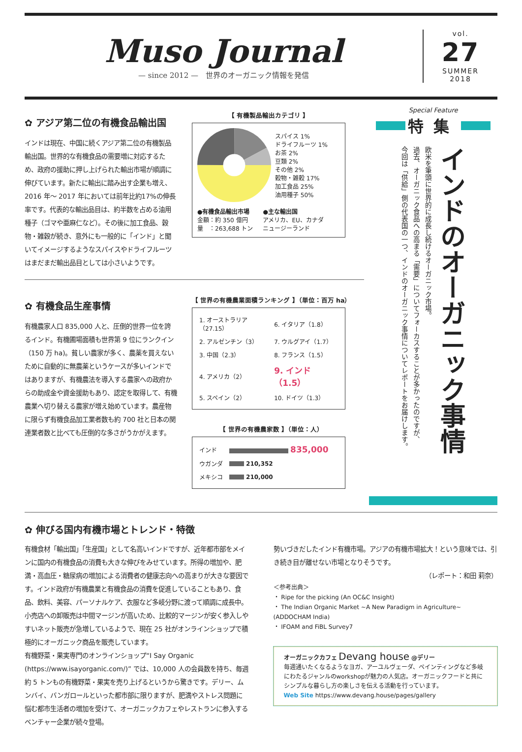Muso Journal
— since 2012 —　世界のオーガニック情報を発信
vol.
27
SUMMER
2018
✿ アジア第二位の有機食品輸出国
インドは現在、中国に続くアジア第二位の有機製品輸出国。世界的な有機食品の需要増に対応するため、政府の援助に押し上げられた輸出市場が順調に伸びています。新たに輸出に踏み出す企業も増え、2016 年〜 2017 年においては前年比約17%の伸長率です。代表的な輸出品目は、約半数を占める油用種子（ゴマや亜麻仁など）。その後に加工食品、穀物・雑穀が続き、意外にも一般的に「インド」と聞いてイメージするようなスパイスやドライフルーツはまだまだ輸出品目としては小さいようです。
【 有機製品輸出カテゴリ 】
スパイス 1%
ドライフルーツ 1%
お茶 2%
豆類 2%
その他 2%
穀物・雑穀 17%
加工食品 25%
油用種子 50%
●有機食品輸出市場
金額：約 350 億円
量　：263,688 トン
●主な輸出国
アメリカ、EU、カナダ
ニュージーランド
✿ 有機食品生産事情
有機農家人口 835,000 人と、圧倒的世界一位を誇るインド。有機圃場面積も世界第 9 位にランクイン（150 万 ha)。貧しい農家が多く、農薬を買えないために自動的に無農薬というケースが多いインドではありますが、有機農法を導入する農家への政府からの助成金や資金援助もあり、認定を取得して、有機農業へ切り替える農家が増え始めています。農産物に限らず有機食品加工業者数も約 700 社と日本の関連業者数と比べても圧倒的な多さがうかがえます。
【 世界の有機農業面積ランキング 】（単位：百万 ha）
| 1. オーストラリア（27.15） | 6. イタリア（1.8） |
| 2. アルゼンチン（3） | 7. ウルグアイ（1.7） |
| 3. 中国（2.3） | 8. フランス（1.5） |
| 4. アメリカ（2） | 9. インド（1.5） |
| 5. スペイン（2） | 10. ドイツ（1.3） |
【 世界の有機農家数 】（単位：人）
| インド | 835,000 |
| ウガンダ | 210,352 |
| メキシコ | 210,000 |
Special Feature
特集
インドのオーガニック事情
欧米を筆頭に世界的に成長し続けるオーガニック市場。
過去、オーガニック食品への高まる「需要」についてフォーカスすることが多かったのですが、
今回は「供給」側の代表国の一つ、インドのオーガニック事情についてレポートをお届けします。
✿ 伸びる国内有機市場とトレンド・特徴
有機食材「輸出国」「生産国」として名高いインドですが、近年都市部をメインに国内の有機食品の消費も大きな伸びをみせています。所得の増加や、肥満・高血圧・糖尿病の増加による消費者の健康志向への高まりが大きな要因です。インド政府が有機農業と有機食品の消費を促進していることもあり、食品、飲料、美容、パーソナルケア、衣服など多岐分野に渡って順調に成長中。小売店への卸販売は中間マージンが高いため、比較的マージンが安く参入しやすいネット販売が急増しているようで、現在 25 社がオンラインショップで積極的にオーガニック商品を販売しています。
有機野菜・果実専門のオンラインショップ“I Say Organic (https://www.isayorganic.com/)” では、10,000 人の会員数を持ち、毎週約 5 トンもの有機野菜・果実を売り上げるというから驚きです。デリー、ムンバイ、バンガロールといった都市部に限りますが、肥満やストレス問題に悩む都市生活者の増加を受けて、オーガニックカフェやレストランに参入するベンチャー企業が続々登場。
勢いづきだしたインド有機市場。アジアの有機市場拡大！という意味では、引き続き目が離せない市場となりそうです。
（レポート：和田 莉奈）
＜参考出典＞
・ Ripe for the picking (An OC&C Insight)
・ The Indian Organic Market ~A New Paradigm in Agriculture~ (ADDOCHAM India)
・ IFOAM and FiBL Survey7
オーガニックカフェ Devang house @デリー
毎週通いたくなるようなヨガ、アーユルヴェーダ、ペインティングなど多岐にわたるジャンルのworkshopが魅力の人気店。オーガニックフードと共にシンプルな暮らし方の楽しさを伝える活動を行っています。
Web Site https://www.devang.house/pages/gallery